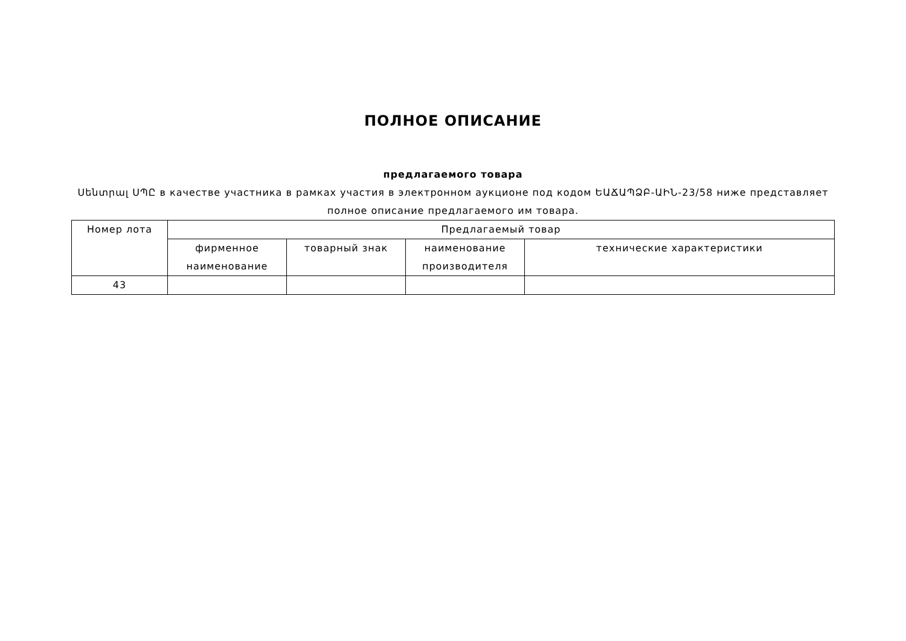ПОЛНОЕ ОПИСАНИЕ
предлагаемого товара
Սենտրալ ՍՊԸ в качестве участника в рамках участия в электронном аукционе под кодом ԵԱՃԱՊՁԲ-ԱԻՆ-23/58 ниже представляет полное описание предлагаемого им товара.
| Номер лота | Предлагаемый товар | | | |
| --- | --- | --- | --- | --- |
| | фирменное наименование | товарный знак | наименование производителя | технические характеристики |
| 43 | | | | |